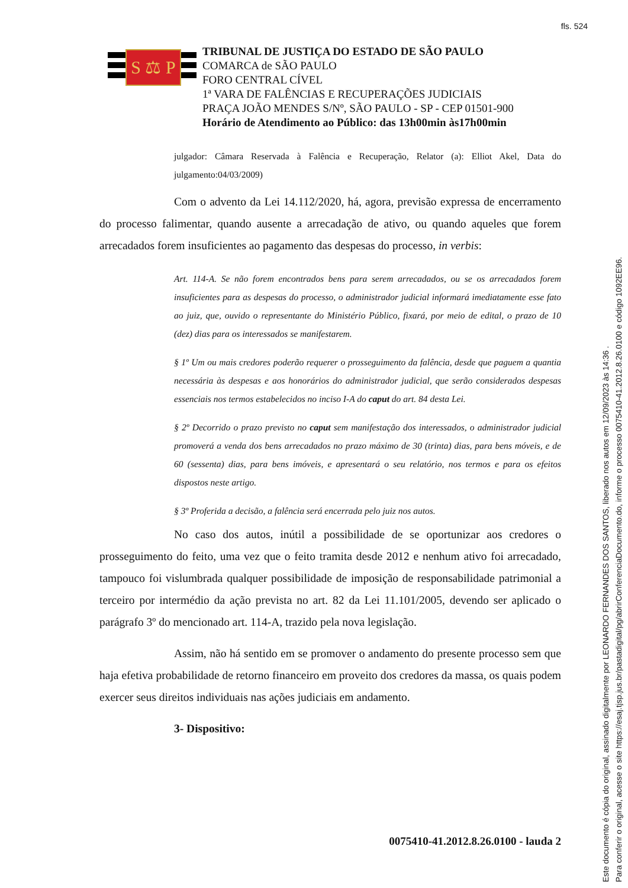fls. 524
S ⚖ P
TRIBUNAL DE JUSTIÇA DO ESTADO DE SÃO PAULO
COMARCA de SÃO PAULO
FORO CENTRAL CÍVEL
1ª VARA DE FALÊNCIAS E RECUPERAÇÕES JUDICIAIS
PRAÇA JOÃO MENDES S/Nº, SÃO PAULO - SP - CEP 01501-900
Horário de Atendimento ao Público: das 13h00min às17h00min
julgador: Câmara Reservada à Falência e Recuperação, Relator (a): Elliot Akel, Data do julgamento:04/03/2009)
Com o advento da Lei 14.112/2020, há, agora, previsão expressa de encerramento do processo falimentar, quando ausente a arrecadação de ativo, ou quando aqueles que forem arrecadados forem insuficientes ao pagamento das despesas do processo, in verbis:
Art. 114-A. Se não forem encontrados bens para serem arrecadados, ou se os arrecadados forem insuficientes para as despesas do processo, o administrador judicial informará imediatamente esse fato ao juiz, que, ouvido o representante do Ministério Público, fixará, por meio de edital, o prazo de 10 (dez) dias para os interessados se manifestarem.
§ 1º Um ou mais credores poderão requerer o prosseguimento da falência, desde que paguem a quantia necessária às despesas e aos honorários do administrador judicial, que serão considerados despesas essenciais nos termos estabelecidos no inciso I-A do caput do art. 84 desta Lei.
§ 2º Decorrido o prazo previsto no caput sem manifestação dos interessados, o administrador judicial promoverá a venda dos bens arrecadados no prazo máximo de 30 (trinta) dias, para bens móveis, e de 60 (sessenta) dias, para bens imóveis, e apresentará o seu relatório, nos termos e para os efeitos dispostos neste artigo.
§ 3º Proferida a decisão, a falência será encerrada pelo juiz nos autos.
No caso dos autos, inútil a possibilidade de se oportunizar aos credores o prosseguimento do feito, uma vez que o feito tramita desde 2012 e nenhum ativo foi arrecadado, tampouco foi vislumbrada qualquer possibilidade de imposição de responsabilidade patrimonial a terceiro por intermédio da ação prevista no art. 82 da Lei 11.101/2005, devendo ser aplicado o parágrafo 3º do mencionado art. 114-A, trazido pela nova legislação.
Assim, não há sentido em se promover o andamento do presente processo sem que haja efetiva probabilidade de retorno financeiro em proveito dos credores da massa, os quais podem exercer seus direitos individuais nas ações judiciais em andamento.
3- Dispositivo:
0075410-41.2012.8.26.0100 - lauda 2
Este documento é cópia do original, assinado digitalmente por LEONARDO FERNANDES DOS SANTOS, liberado nos autos em 12/09/2023 às 14:36 .
Para conferir o original, acesse o site https://esaj.tjsp.jus.br/pastadigital/pg/abrirConferenciaDocumento.do, informe o processo 0075410-41.2012.8.26.0100 e código 1092EE96.